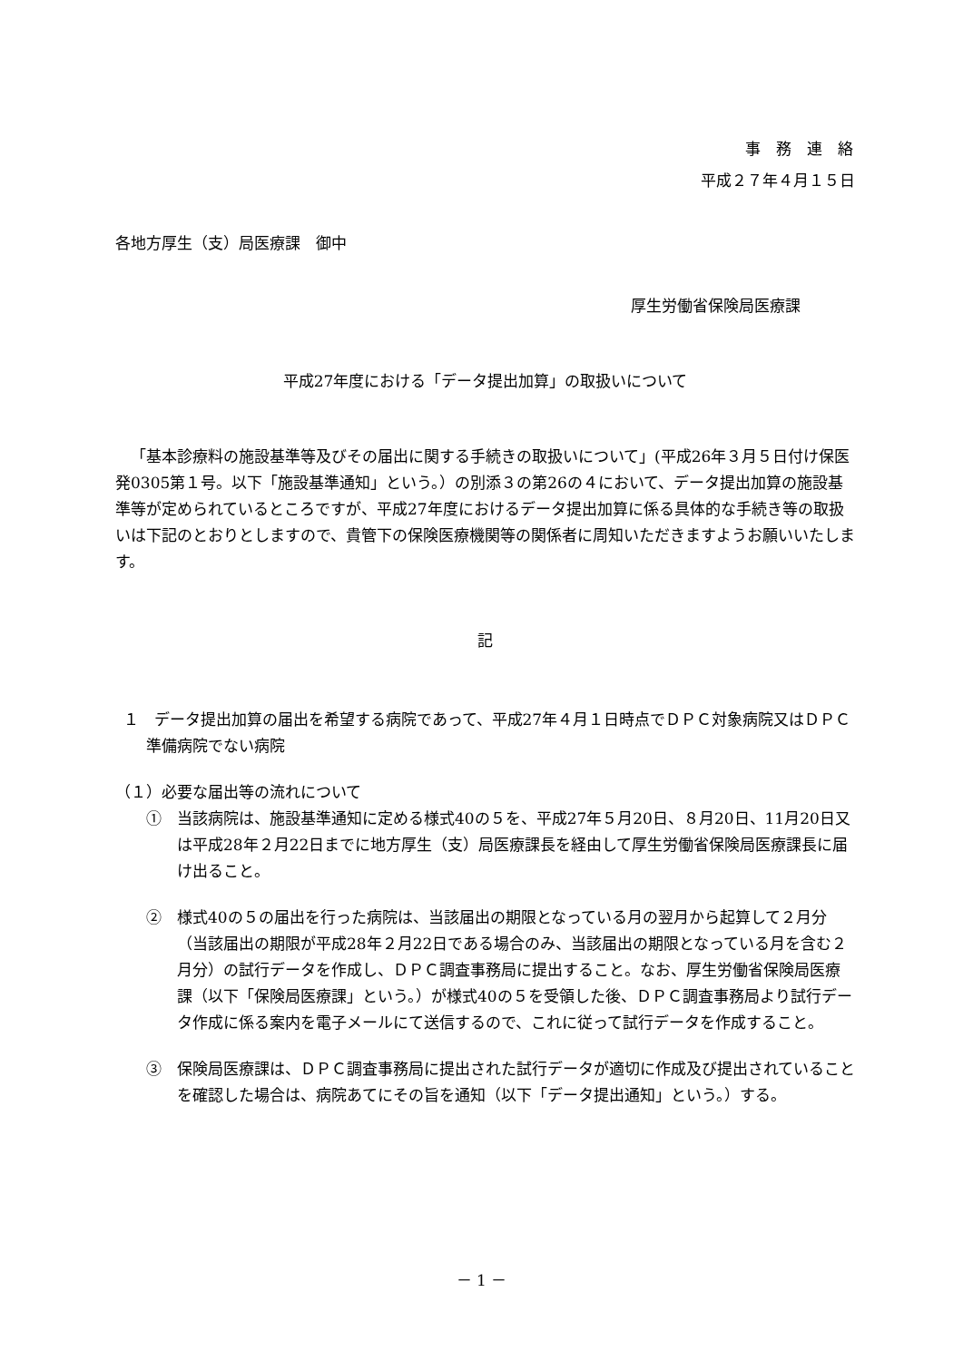事　務　連　絡
平成２７年４月１５日
各地方厚生（支）局医療課　御中
厚生労働省保険局医療課
平成27年度における「データ提出加算」の取扱いについて
「基本診療料の施設基準等及びその届出に関する手続きの取扱いについて」(平成26年３月５日付け保医発0305第１号。以下「施設基準通知」という。）の別添３の第26の４において、データ提出加算の施設基準等が定められているところですが、平成27年度におけるデータ提出加算に係る具体的な手続き等の取扱いは下記のとおりとしますので、貴管下の保険医療機関等の関係者に周知いただきますようお願いいたします。
記
１　データ提出加算の届出を希望する病院であって、平成27年４月１日時点でＤＰＣ対象病院又はＤＰＣ準備病院でない病院
（１）必要な届出等の流れについて
①　当該病院は、施設基準通知に定める様式40の５を、平成27年５月20日、８月20日、11月20日又は平成28年２月22日までに地方厚生（支）局医療課長を経由して厚生労働省保険局医療課長に届け出ること。
②　様式40の５の届出を行った病院は、当該届出の期限となっている月の翌月から起算して２月分（当該届出の期限が平成28年２月22日である場合のみ、当該届出の期限となっている月を含む２月分）の試行データを作成し、ＤＰＣ調査事務局に提出すること。なお、厚生労働省保険局医療課（以下「保険局医療課」という。）が様式40の５を受領した後、ＤＰＣ調査事務局より試行データ作成に係る案内を電子メールにて送信するので、これに従って試行データを作成すること。
③　保険局医療課は、ＤＰＣ調査事務局に提出された試行データが適切に作成及び提出されていることを確認した場合は、病院あてにその旨を通知（以下「データ提出通知」という。）する。
－ 1 －